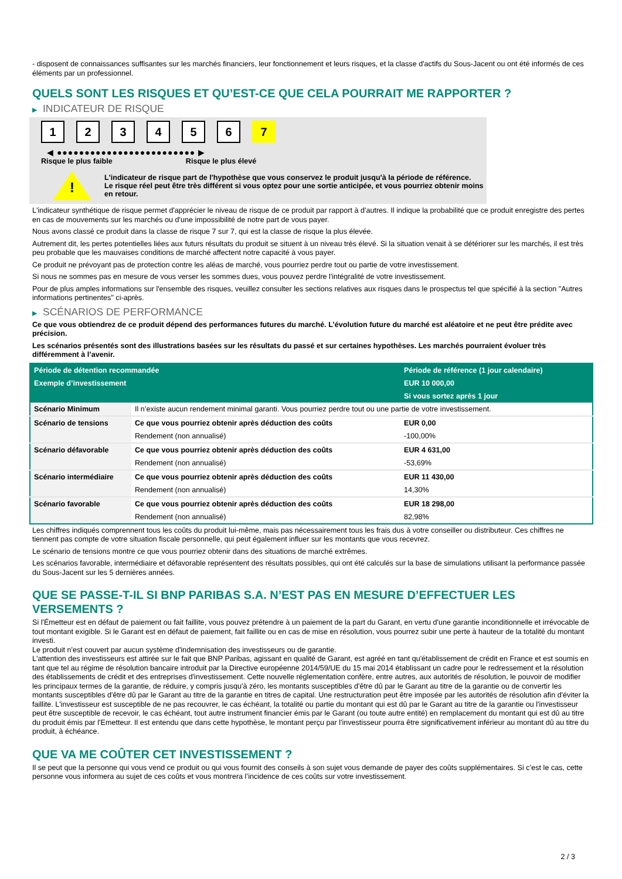- disposent de connaissances suffisantes sur les marchés financiers, leur fonctionnement et leurs risques, et la classe d'actifs du Sous-Jacent ou ont été informés de ces éléments par un professionnel.
QUELS SONT LES RISQUES ET QU’EST-CE QUE CELA POURRAIT ME RAPPORTER ?
▶ INDICATEUR DE RISQUE
123456 7
◀ ●●●●●●●●●●●●●●●●●●●●●●●●● ▶
Risque le plus faible Risque le plus élevé
!
L'indicateur de risque part de l'hypothèse que vous conservez le produit jusqu'à la période de référence.
Le risque réel peut être très différent si vous optez pour une sortie anticipée, et vous pourriez obtenir moins en retour.
L'indicateur synthétique de risque permet d'apprécier le niveau de risque de ce produit par rapport à d'autres. Il indique la probabilité que ce produit enregistre des pertes en cas de mouvements sur les marchés ou d'une impossibilité de notre part de vous payer.
Nous avons classé ce produit dans la classe de risque 7 sur 7, qui est la classe de risque la plus élevée.
Autrement dit, les pertes potentielles liées aux futurs résultats du produit se situent à un niveau très élevé. Si la situation venait à se détériorer sur les marchés, il est très peu probable que les mauvaises conditions de marché affectent notre capacité à vous payer.
Ce produit ne prévoyant pas de protection contre les aléas de marché, vous pourriez perdre tout ou partie de votre investissement.
Si nous ne sommes pas en mesure de vous verser les sommes dues, vous pouvez perdre l'intégralité de votre investissement.
Pour de plus amples informations sur l'ensemble des risques, veuillez consulter les sections relatives aux risques dans le prospectus tel que spécifié à la section "Autres informations pertinentes" ci-après.
▶ SCÉNARIOS DE PERFORMANCE
Ce que vous obtiendrez de ce produit dépend des performances futures du marché. L’évolution future du marché est aléatoire et ne peut être prédite avec précision.
Les scénarios présentés sont des illustrations basées sur les résultats du passé et sur certaines hypothèses. Les marchés pourraient évoluer très différemment à l’avenir.
| Période de détention recommandée | | Période de référence (1 jour calendaire) |
| --- | --- | --- |
| Exemple d’investissement | | EUR 10 000,00 |
| | | Si vous sortez après 1 jour |
| Scénario Minimum | Il n’existe aucun rendement minimal garanti. Vous pourriez perdre tout ou une partie de votre investissement. | |
| Scénario de tensions | Ce que vous pourriez obtenir après déduction des coûts | EUR 0,00 |
| | Rendement (non annualisé) | -100,00% |
| Scénario défavorable | Ce que vous pourriez obtenir après déduction des coûts | EUR 4 631,00 |
| | Rendement (non annualisé) | -53,69% |
| Scénario intermédiaire | Ce que vous pourriez obtenir après déduction des coûts | EUR 11 430,00 |
| | Rendement (non annualisé) | 14,30% |
| Scénario favorable | Ce que vous pourriez obtenir après déduction des coûts | EUR 18 298,00 |
| | Rendement (non annualisé) | 82,98% |
Les chiffres indiqués comprennent tous les coûts du produit lui-même, mais pas nécessairement tous les frais dus à votre conseiller ou distributeur. Ces chiffres ne tiennent pas compte de votre situation fiscale personnelle, qui peut également influer sur les montants que vous recevrez.
Le scénario de tensions montre ce que vous pourriez obtenir dans des situations de marché extrêmes.
Les scénarios favorable, intermédiaire et défavorable représentent des résultats possibles, qui ont été calculés sur la base de simulations utilisant la performance passée du Sous-Jacent sur les 5 dernières années.
QUE SE PASSE-T-IL SI BNP PARIBAS S.A. N’EST PAS EN MESURE D’EFFECTUER LES VERSEMENTS ?
Si l'Émetteur est en défaut de paiement ou fait faillite, vous pouvez prétendre à un paiement de la part du Garant, en vertu d'une garantie inconditionnelle et irrévocable de tout montant exigible. Si le Garant est en défaut de paiement, fait faillite ou en cas de mise en résolution, vous pourrez subir une perte à hauteur de la totalité du montant investi.
Le produit n'est couvert par aucun système d'indemnisation des investisseurs ou de garantie.
L'attention des investisseurs est attirée sur le fait que BNP Paribas, agissant en qualité de Garant, est agréé en tant qu'établissement de crédit en France et est soumis en tant que tel au régime de résolution bancaire introduit par la Directive européenne 2014/59/UE du 15 mai 2014 établissant un cadre pour le redressement et la résolution des établissements de crédit et des entreprises d'investissement. Cette nouvelle réglementation confère, entre autres, aux autorités de résolution, le pouvoir de modifier les principaux termes de la garantie, de réduire, y compris jusqu'à zéro, les montants susceptibles d'être dû par le Garant au titre de la garantie ou de convertir les montants susceptibles d'être dû par le Garant au titre de la garantie en titres de capital. Une restructuration peut être imposée par les autorités de résolution afin d'éviter la faillite. L'investisseur est susceptible de ne pas recouvrer, le cas échéant, la totalité ou partie du montant qui est dû par le Garant au titre de la garantie ou l'investisseur peut être susceptible de recevoir, le cas échéant, tout autre instrument financier émis par le Garant (ou toute autre entité) en remplacement du montant qui est dû au titre du produit émis par l'Emetteur. Il est entendu que dans cette hypothèse, le montant perçu par l'investisseur pourra être significativement inférieur au montant dû au titre du produit, à échéance.
QUE VA ME COÛTER CET INVESTISSEMENT ?
Il se peut que la personne qui vous vend ce produit ou qui vous fournit des conseils à son sujet vous demande de payer des coûts supplémentaires. Si c’est le cas, cette personne vous informera au sujet de ces coûts et vous montrera l’incidence de ces coûts sur votre investissement.
2 / 3